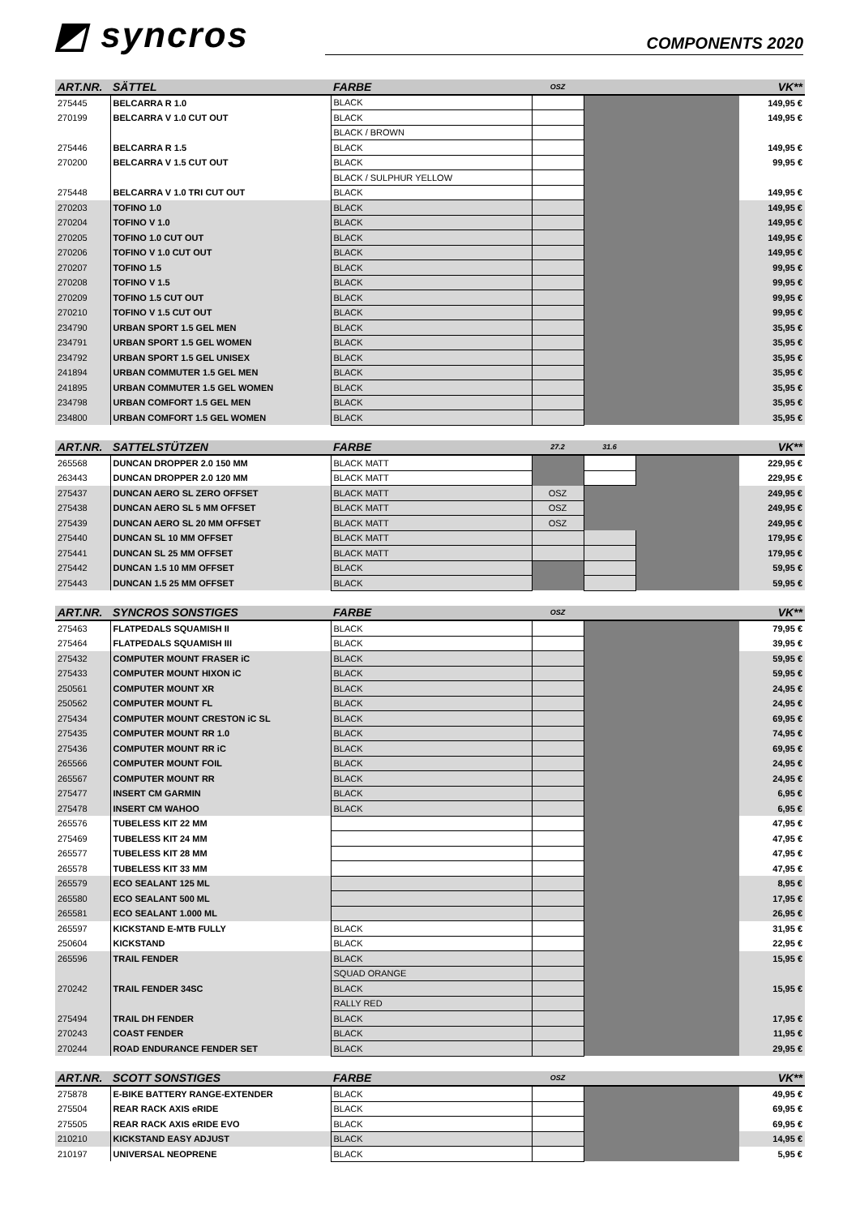◩ syncros
COMPONENTS 2020
| ART.NR. | SÄTTEL | FARBE | OSZ | | VK** |
| --- | --- | --- | --- | --- | --- |
| 275445 | BELCARRA R 1.0 | BLACK | | | 149,95 € |
| 270199 | BELCARRA V 1.0 CUT OUT | BLACK | | | 149,95 € |
| | | BLACK / BROWN | | | |
| 275446 | BELCARRA R 1.5 | BLACK | | | 149,95 € |
| 270200 | BELCARRA V 1.5 CUT OUT | BLACK | | | 99,95 € |
| | | BLACK / SULPHUR YELLOW | | | |
| 275448 | BELCARRA V 1.0 TRI CUT OUT | BLACK | | | 149,95 € |
| 270203 | TOFINO 1.0 | BLACK | | | 149,95 € |
| 270204 | TOFINO V 1.0 | BLACK | | | 149,95 € |
| 270205 | TOFINO 1.0 CUT OUT | BLACK | | | 149,95 € |
| 270206 | TOFINO V 1.0 CUT OUT | BLACK | | | 149,95 € |
| 270207 | TOFINO 1.5 | BLACK | | | 99,95 € |
| 270208 | TOFINO V 1.5 | BLACK | | | 99,95 € |
| 270209 | TOFINO 1.5 CUT OUT | BLACK | | | 99,95 € |
| 270210 | TOFINO V 1.5 CUT OUT | BLACK | | | 99,95 € |
| 234790 | URBAN SPORT 1.5 GEL MEN | BLACK | | | 35,95 € |
| 234791 | URBAN SPORT 1.5 GEL WOMEN | BLACK | | | 35,95 € |
| 234792 | URBAN SPORT 1.5 GEL UNISEX | BLACK | | | 35,95 € |
| 241894 | URBAN COMMUTER 1.5 GEL MEN | BLACK | | | 35,95 € |
| 241895 | URBAN COMMUTER 1.5 GEL WOMEN | BLACK | | | 35,95 € |
| 234798 | URBAN COMFORT 1.5 GEL MEN | BLACK | | | 35,95 € |
| 234800 | URBAN COMFORT 1.5 GEL WOMEN | BLACK | | | 35,95 € |
| ART.NR. | SATTELSTÜTZEN | FARBE | 27.2 | 31.6 | | VK** |
| --- | --- | --- | --- | --- | --- | --- |
| 265568 | DUNCAN DROPPER 2.0 150 MM | BLACK MATT | | | | 229,95 € |
| 263443 | DUNCAN DROPPER 2.0 120 MM | BLACK MATT | | | | 229,95 € |
| 275437 | DUNCAN AERO SL ZERO OFFSET | BLACK MATT | OSZ | | | 249,95 € |
| 275438 | DUNCAN AERO SL 5 MM OFFSET | BLACK MATT | OSZ | | | 249,95 € |
| 275439 | DUNCAN AERO SL 20 MM OFFSET | BLACK MATT | OSZ | | | 249,95 € |
| 275440 | DUNCAN SL 10 MM OFFSET | BLACK MATT | | | | 179,95 € |
| 275441 | DUNCAN SL 25 MM OFFSET | BLACK MATT | | | | 179,95 € |
| 275442 | DUNCAN 1.5 10 MM OFFSET | BLACK | | | | 59,95 € |
| 275443 | DUNCAN 1.5 25 MM OFFSET | BLACK | | | | 59,95 € |
| ART.NR. | SYNCROS SONSTIGES | FARBE | OSZ | | VK** |
| --- | --- | --- | --- | --- | --- |
| 275463 | FLATPEDALS SQUAMISH II | BLACK | | | 79,95 € |
| 275464 | FLATPEDALS SQUAMISH III | BLACK | | | 39,95 € |
| 275432 | COMPUTER MOUNT FRASER iC | BLACK | | | 59,95 € |
| 275433 | COMPUTER MOUNT HIXON iC | BLACK | | | 59,95 € |
| 250561 | COMPUTER MOUNT XR | BLACK | | | 24,95 € |
| 250562 | COMPUTER MOUNT FL | BLACK | | | 24,95 € |
| 275434 | COMPUTER MOUNT CRESTON iC SL | BLACK | | | 69,95 € |
| 275435 | COMPUTER MOUNT RR 1.0 | BLACK | | | 74,95 € |
| 275436 | COMPUTER MOUNT RR iC | BLACK | | | 69,95 € |
| 265566 | COMPUTER MOUNT FOIL | BLACK | | | 24,95 € |
| 265567 | COMPUTER MOUNT RR | BLACK | | | 24,95 € |
| 275477 | INSERT CM GARMIN | BLACK | | | 6,95 € |
| 275478 | INSERT CM WAHOO | BLACK | | | 6,95 € |
| 265576 | TUBELESS KIT 22 MM | | | | 47,95 € |
| 275469 | TUBELESS KIT 24 MM | | | | 47,95 € |
| 265577 | TUBELESS KIT 28 MM | | | | 47,95 € |
| 265578 | TUBELESS KIT 33 MM | | | | 47,95 € |
| 265579 | ECO SEALANT 125 ML | | | | 8,95 € |
| 265580 | ECO SEALANT 500 ML | | | | 17,95 € |
| 265581 | ECO SEALANT 1.000 ML | | | | 26,95 € |
| 265597 | KICKSTAND E-MTB FULLY | BLACK | | | 31,95 € |
| 250604 | KICKSTAND | BLACK | | | 22,95 € |
| 265596 | TRAIL FENDER | BLACK | | | 15,95 € |
| | | SQUAD ORANGE | | | |
| 270242 | TRAIL FENDER 34SC | BLACK | | | 15,95 € |
| | | RALLY RED | | | |
| 275494 | TRAIL DH FENDER | BLACK | | | 17,95 € |
| 270243 | COAST FENDER | BLACK | | | 11,95 € |
| 270244 | ROAD ENDURANCE FENDER SET | BLACK | | | 29,95 € |
| ART.NR. | SCOTT SONSTIGES | FARBE | OSZ | | VK** |
| --- | --- | --- | --- | --- | --- |
| 275878 | E-BIKE BATTERY RANGE-EXTENDER | BLACK | | | 49,95 € |
| 275504 | REAR RACK AXIS eRIDE | BLACK | | | 69,95 € |
| 275505 | REAR RACK AXIS eRIDE EVO | BLACK | | | 69,95 € |
| 210210 | KICKSTAND EASY ADJUST | BLACK | | | 14,95 € |
| 210197 | UNIVERSAL NEOPRENE | BLACK | | | 5,95 € |